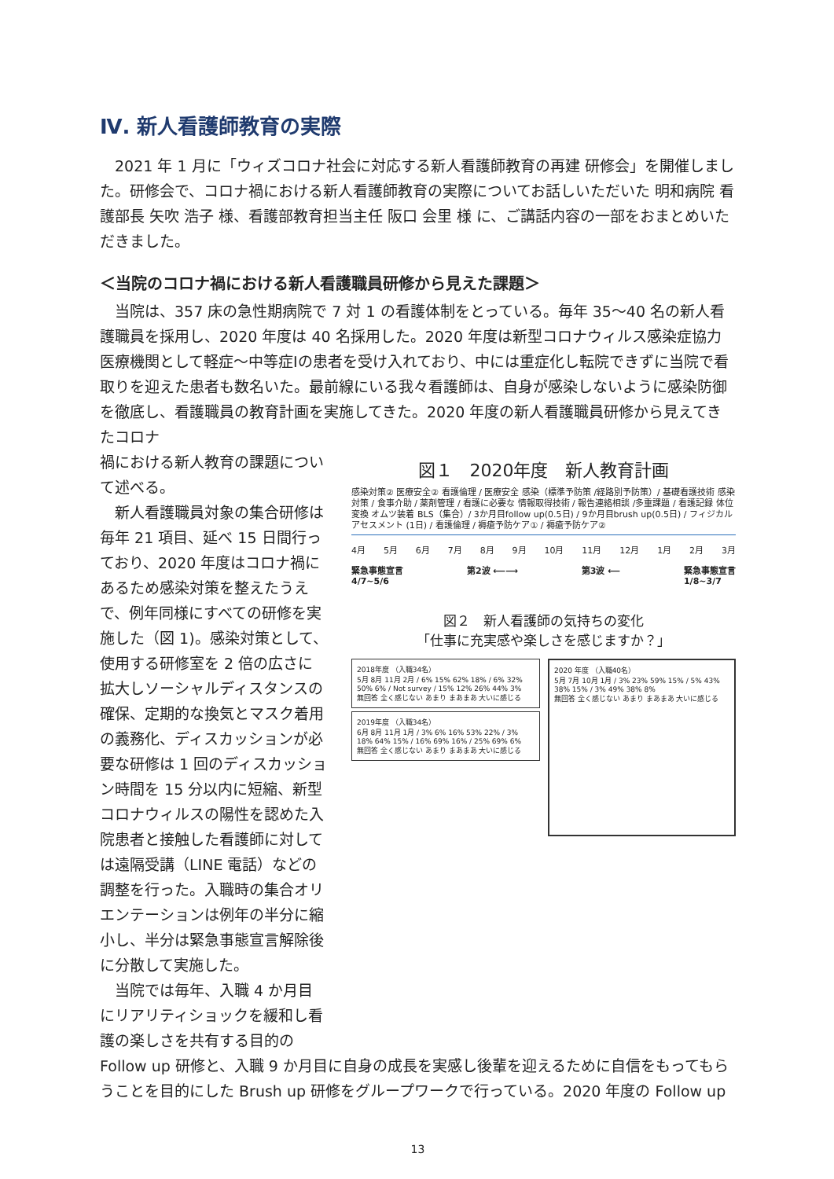Ⅳ. 新人看護師教育の実際
2021 年 1 月に「ウィズコロナ社会に対応する新人看護師教育の再建 研修会」を開催しました。研修会で、コロナ禍における新人看護師教育の実際についてお話しいただいた 明和病院 看護部長 矢吹 浩子 様、看護部教育担当主任 阪口 会里 様 に、ご講話内容の一部をおまとめいただきました。
＜当院のコロナ禍における新人看護職員研修から見えた課題＞
当院は、357 床の急性期病院で 7 対 1 の看護体制をとっている。毎年 35～40 名の新人看護職員を採用し、2020 年度は 40 名採用した。2020 年度は新型コロナウィルス感染症協力医療機関として軽症～中等症Ⅰの患者を受け入れており、中には重症化し転院できずに当院で看取りを迎えた患者も数名いた。最前線にいる我々看護師は、自身が感染しないように感染防御を徹底し、看護職員の教育計画を実施してきた。2020 年度の新人看護職員研修から見えてきたコロナ
禍における新人教育の課題について述べる。
新人看護職員対象の集合研修は毎年 21 項目、延べ 15 日間行っており、2020 年度はコロナ禍にあるため感染対策を整えたうえで、例年同様にすべての研修を実施した（図 1)。感染対策として、使用する研修室を 2 倍の広さに拡大しソーシャルディスタンスの確保、定期的な換気とマスク着用の義務化、ディスカッションが必要な研修は 1 回のディスカッション時間を 15 分以内に短縮、新型コロナウィルスの陽性を認めた入院患者と接触した看護師に対しては遠隔受講（LINE 電話）などの調整を行った。入職時の集合オリエンテーションは例年の半分に縮小し、半分は緊急事態宣言解除後に分散して実施した。
当院では毎年、入職 4 か月目にリアリティショックを緩和し看護の楽しさを共有する目的の
図１　2020年度　新人教育計画
感染対策② 医療安全② 看護倫理 / 医療安全 感染（標準予防策 /経路別予防策）/ 基礎看護技術 感染対策 / 食事介助 / 薬剤管理 / 看護に必要な 情報取得技術 / 報告連絡相談 /多重課題 / 看護記録 体位変換 オムツ装着 BLS（集合）/ 3か月目follow up(0.5日) / 9か月目brush up(0.5日) / フィジカルアセスメント (1日) / 看護倫理 / 褥瘡予防ケア① / 褥瘡予防ケア②
4月 5月 6月 7月 8月 9月 10月 11月 12月 1月 2月 3月
緊急事態宣言
4/7~5/6 第2波 ⟵⟶ 第3波 ⟵ 緊急事態宣言
1/8~3/7
図２　新人看護師の気持ちの変化
「仕事に充実感や楽しさを感じますか？」
2018年度 （入職34名）
5月 8月 11月 2月 / 6% 15% 62% 18% / 6% 32% 50% 6% / Not survey / 15% 12% 26% 44% 3%
無回答 全く感じない あまり まあまあ 大いに感じる
2019年度 （入職34名）
6月 8月 11月 1月 / 3% 6% 16% 53% 22% / 3% 18% 64% 15% / 16% 69% 16% / 25% 69% 6%
無回答 全く感じない あまり まあまあ 大いに感じる
2020 年度 （入職40名）
5月 7月 10月 1月 / 3% 23% 59% 15% / 5% 43% 38% 15% / 3% 49% 38% 8%
無回答 全く感じない あまり まあまあ 大いに感じる
Follow up 研修と、入職 9 か月目に自身の成長を実感し後輩を迎えるために自信をもってもらうことを目的にした Brush up 研修をグループワークで行っている。2020 年度の Follow up
13